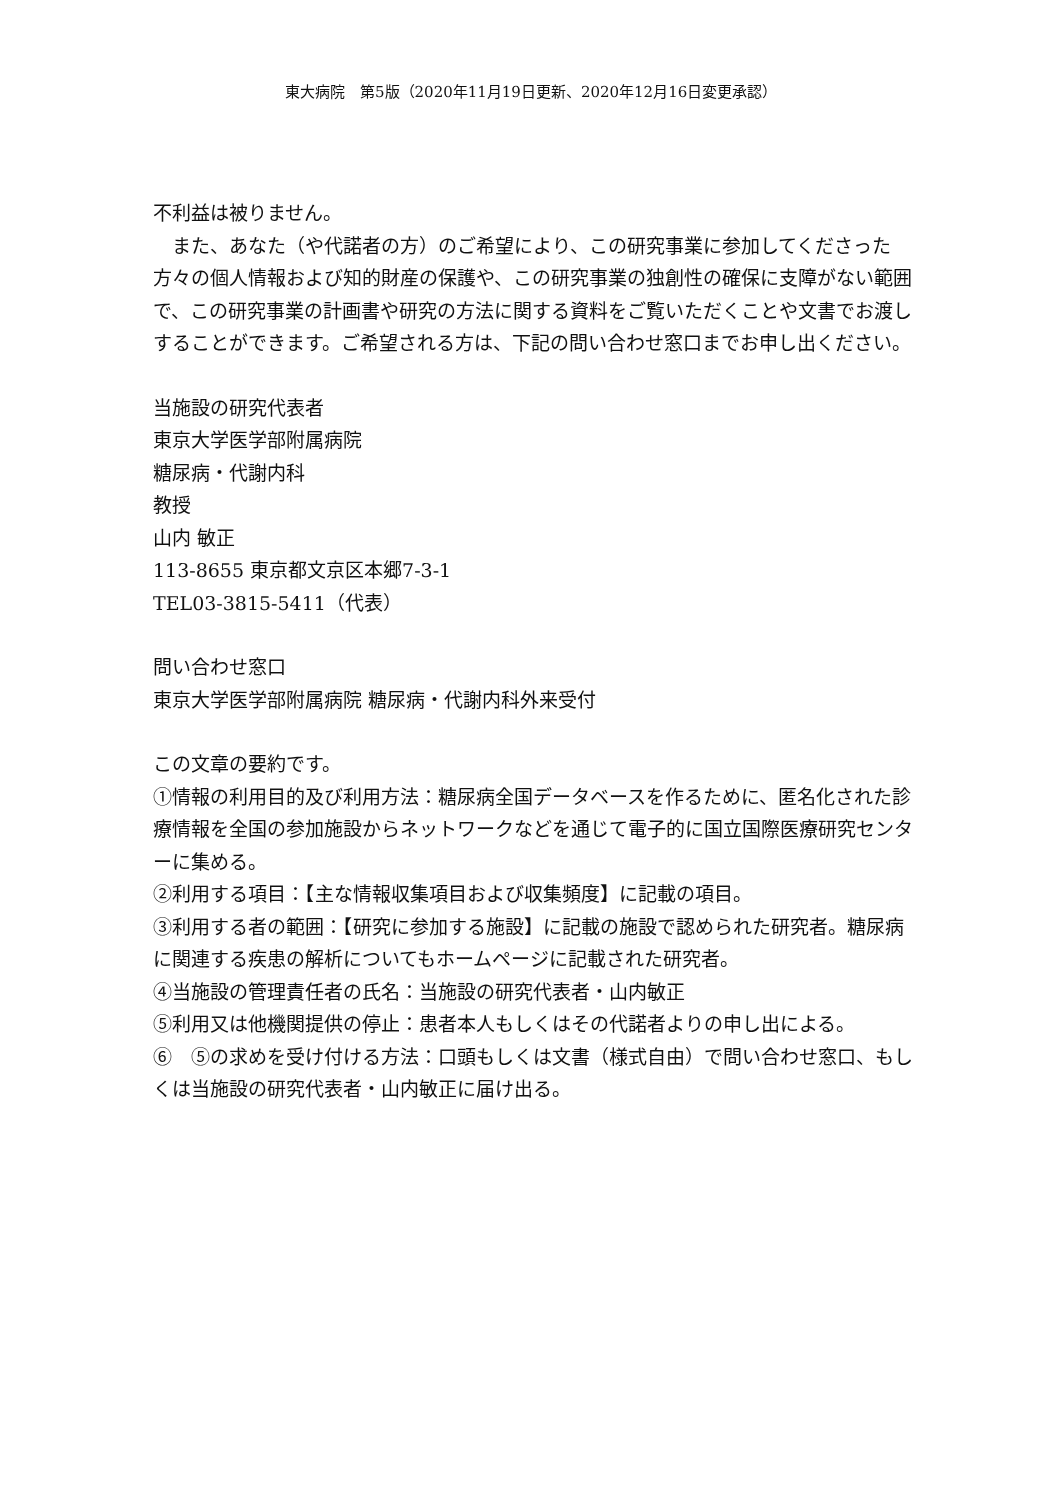東大病院　第5版（2020年11月19日更新、2020年12月16日変更承認）
不利益は被りません。
　また、あなた（や代諾者の方）のご希望により、この研究事業に参加してくださった方々の個人情報および知的財産の保護や、この研究事業の独創性の確保に支障がない範囲で、この研究事業の計画書や研究の方法に関する資料をご覧いただくことや文書でお渡しすることができます。ご希望される方は、下記の問い合わせ窓口までお申し出ください。
当施設の研究代表者
東京大学医学部附属病院
糖尿病・代謝内科
教授
山内 敏正
113-8655 東京都文京区本郷7-3-1
TEL03-3815-5411（代表）
問い合わせ窓口
東京大学医学部附属病院 糖尿病・代謝内科外来受付
この文章の要約です。
①情報の利用目的及び利用方法：糖尿病全国データベースを作るために、匿名化された診療情報を全国の参加施設からネットワークなどを通じて電子的に国立国際医療研究センターに集める。
②利用する項目：【主な情報収集項目および収集頻度】に記載の項目。
③利用する者の範囲：【研究に参加する施設】に記載の施設で認められた研究者。糖尿病に関連する疾患の解析についてもホームページに記載された研究者。
④当施設の管理責任者の氏名：当施設の研究代表者・山内敏正
⑤利用又は他機関提供の停止：患者本人もしくはその代諾者よりの申し出による。
⑥　⑤の求めを受け付ける方法：口頭もしくは文書（様式自由）で問い合わせ窓口、もしくは当施設の研究代表者・山内敏正に届け出る。